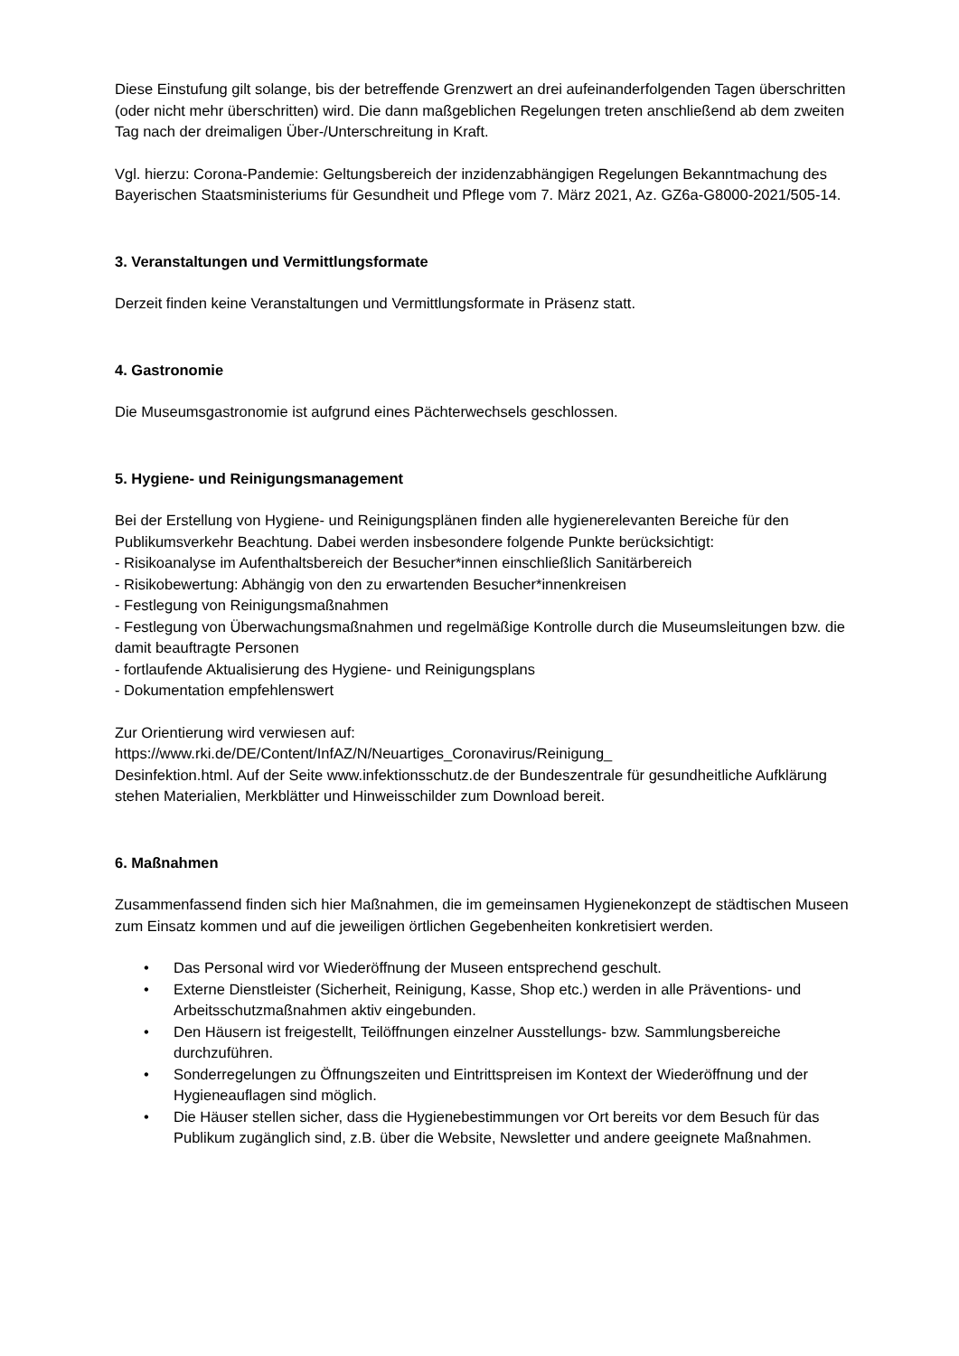Diese Einstufung gilt solange, bis der betreffende Grenzwert an drei aufeinanderfolgenden Tagen überschritten (oder nicht mehr überschritten) wird. Die dann maßgeblichen Regelungen treten anschließend ab dem zweiten Tag nach der dreimaligen Über-/Unterschreitung in Kraft.
Vgl. hierzu: Corona-Pandemie: Geltungsbereich der inzidenzabhängigen Regelungen Bekanntmachung des Bayerischen Staatsministeriums für Gesundheit und Pflege vom 7. März 2021, Az. GZ6a-G8000-2021/505-14.
3. Veranstaltungen und Vermittlungsformate
Derzeit finden keine Veranstaltungen und Vermittlungsformate in Präsenz statt.
4. Gastronomie
Die Museumsgastronomie ist aufgrund eines Pächterwechsels geschlossen.
5. Hygiene- und Reinigungsmanagement
Bei der Erstellung von Hygiene- und Reinigungsplänen finden alle hygienerelevanten Bereiche für den Publikumsverkehr Beachtung. Dabei werden insbesondere folgende Punkte berücksichtigt:
- Risikoanalyse im Aufenthaltsbereich der Besucher*innen einschließlich Sanitärbereich
- Risikobewertung: Abhängig von den zu erwartenden Besucher*innenkreisen
- Festlegung von Reinigungsmaßnahmen
- Festlegung von Überwachungsmaßnahmen und regelmäßige Kontrolle durch die Museumsleitungen bzw. die damit beauftragte Personen
- fortlaufende Aktualisierung des Hygiene- und Reinigungsplans
- Dokumentation empfehlenswert
Zur Orientierung wird verwiesen auf:
https://www.rki.de/DE/Content/InfAZ/N/Neuartiges_Coronavirus/Reinigung_
Desinfektion.html. Auf der Seite www.infektionsschutz.de der Bundeszentrale für gesundheitliche Aufklärung stehen Materialien, Merkblätter und Hinweisschilder zum Download bereit.
6. Maßnahmen
Zusammenfassend finden sich hier Maßnahmen, die im gemeinsamen Hygienekonzept de städtischen Museen zum Einsatz kommen und auf die jeweiligen örtlichen Gegebenheiten konkretisiert werden.
• Das Personal wird vor Wiederöffnung der Museen entsprechend geschult.
• Externe Dienstleister (Sicherheit, Reinigung, Kasse, Shop etc.) werden in alle Präventions- und Arbeitsschutzmaßnahmen aktiv eingebunden.
• Den Häusern ist freigestellt, Teilöffnungen einzelner Ausstellungs- bzw. Sammlungsbereiche durchzuführen.
• Sonderregelungen zu Öffnungszeiten und Eintrittspreisen im Kontext der Wiederöffnung und der Hygieneauflagen sind möglich.
• Die Häuser stellen sicher, dass die Hygienebestimmungen vor Ort bereits vor dem Besuch für das Publikum zugänglich sind, z.B. über die Website, Newsletter und andere geeignete Maßnahmen.